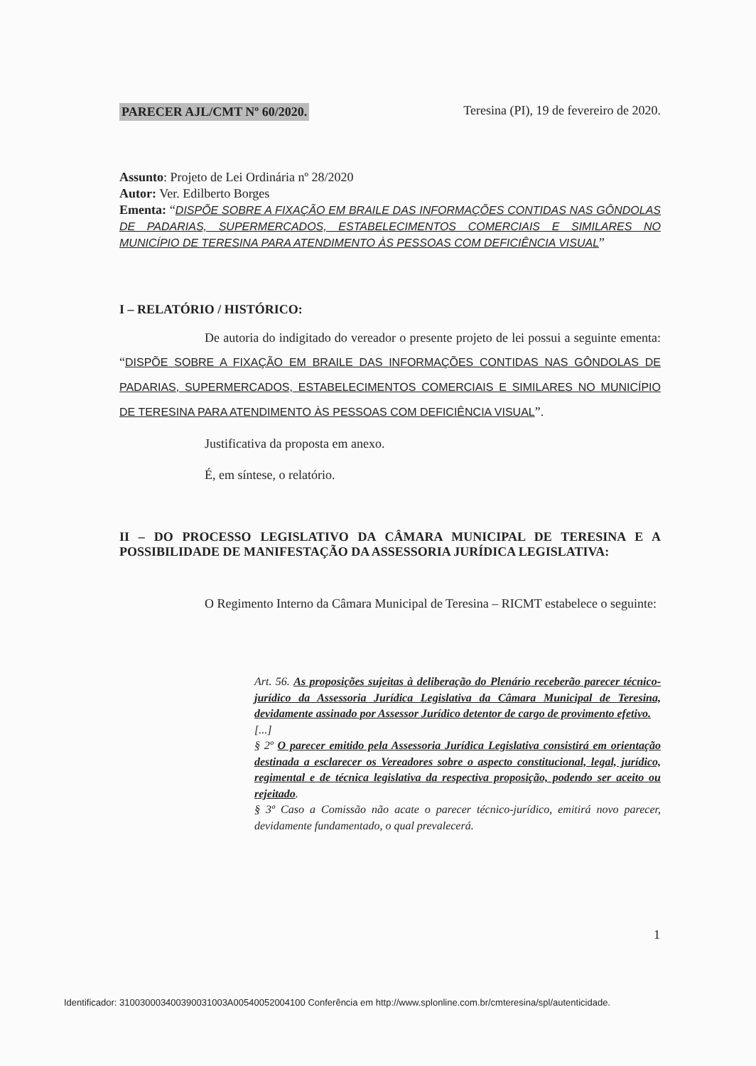PARECER AJL/CMT Nº 60/2020. Teresina (PI), 19 de fevereiro de 2020.
Assunto: Projeto de Lei Ordinária nº 28/2020
Autor: Ver. Edilberto Borges
Ementa: “DISPÕE SOBRE A FIXAÇÃO EM BRAILE DAS INFORMAÇÕES CONTIDAS NAS GÔNDOLAS DE PADARIAS, SUPERMERCADOS, ESTABELECIMENTOS COMERCIAIS E SIMILARES NO MUNICÍPIO DE TERESINA PARA ATENDIMENTO ÀS PESSOAS COM DEFICIÊNCIA VISUAL”
I – RELATÓRIO / HISTÓRICO:
De autoria do indigitado do vereador o presente projeto de lei possui a seguinte ementa: “DISPÕE SOBRE A FIXAÇÃO EM BRAILE DAS INFORMAÇÕES CONTIDAS NAS GÔNDOLAS DE PADARIAS, SUPERMERCADOS, ESTABELECIMENTOS COMERCIAIS E SIMILARES NO MUNICÍPIO DE TERESINA PARA ATENDIMENTO ÀS PESSOAS COM DEFICIÊNCIA VISUAL”.
Justificativa da proposta em anexo.
É, em síntese, o relatório.
II – DO PROCESSO LEGISLATIVO DA CÂMARA MUNICIPAL DE TERESINA E A POSSIBILIDADE DE MANIFESTAÇÃO DA ASSESSORIA JURÍDICA LEGISLATIVA:
O Regimento Interno da Câmara Municipal de Teresina – RICMT estabelece o seguinte:
Art. 56. As proposições sujeitas à deliberação do Plenário receberão parecer técnico-jurídico da Assessoria Jurídica Legislativa da Câmara Municipal de Teresina, devidamente assinado por Assessor Jurídico detentor de cargo de provimento efetivo.
[...]
§ 2º O parecer emitido pela Assessoria Jurídica Legislativa consistirá em orientação destinada a esclarecer os Vereadores sobre o aspecto constitucional, legal, jurídico, regimental e de técnica legislativa da respectiva proposição, podendo ser aceito ou rejeitado.
§ 3º Caso a Comissão não acate o parecer técnico-jurídico, emitirá novo parecer, devidamente fundamentado, o qual prevalecerá.
1
Identificador: 310030003400390031003A00540052004100 Conferência em http://www.splonline.com.br/cmteresina/spl/autenticidade.